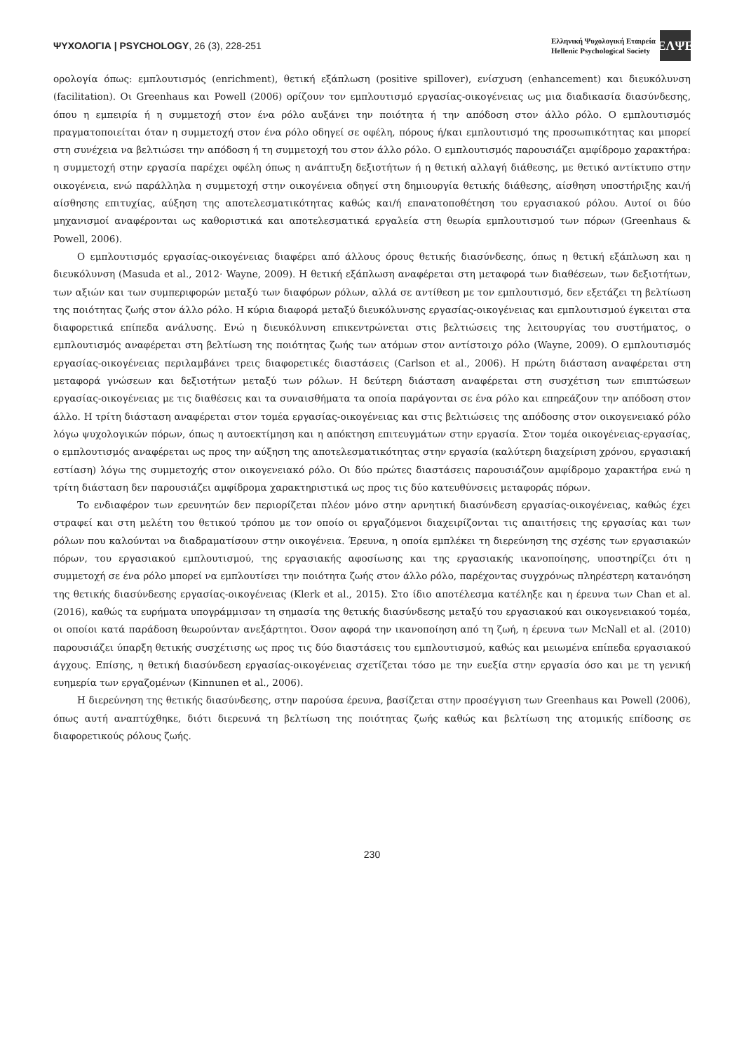ΨΥΧΟΛΟΓΙΑ | PSYCHOLOGY, 26 (3), 228-251
Ελληνική Ψυχολογική Εταιρεία
Hellenic Psychological Society
ΕΛΨΕ
ορολογία όπως: εμπλουτισμός (enrichment), θετική εξάπλωση (positive spillover), ενίσχυση (enhancement) και διευκόλυνση (facilitation). Οι Greenhaus και Powell (2006) ορίζουν τον εμπλουτισμό εργασίας-οικογένειας ως μια διαδικασία διασύνδεσης, όπου η εμπειρία ή η συμμετοχή στον ένα ρόλο αυξάνει την ποιότητα ή την απόδοση στον άλλο ρόλο. Ο εμπλουτισμός πραγματοποιείται όταν η συμμετοχή στον ένα ρόλο οδηγεί σε οφέλη, πόρους ή/και εμπλουτισμό της προσωπικότητας και μπορεί στη συνέχεια να βελτιώσει την απόδοση ή τη συμμετοχή του στον άλλο ρόλο. Ο εμπλουτισμός παρουσιάζει αμφίδρομο χαρακτήρα: η συμμετοχή στην εργασία παρέχει οφέλη όπως η ανάπτυξη δεξιοτήτων ή η θετική αλλαγή διάθεσης, με θετικό αντίκτυπο στην οικογένεια, ενώ παράλληλα η συμμετοχή στην οικογένεια οδηγεί στη δημιουργία θετικής διάθεσης, αίσθηση υποστήριξης και/ή αίσθησης επιτυχίας, αύξηση της αποτελεσματικότητας καθώς και/ή επανατοποθέτηση του εργασιακού ρόλου. Αυτοί οι δύο μηχανισμοί αναφέρονται ως καθοριστικά και αποτελεσματικά εργαλεία στη θεωρία εμπλουτισμού των πόρων (Greenhaus & Powell, 2006).
Ο εμπλουτισμός εργασίας-οικογένειας διαφέρει από άλλους όρους θετικής διασύνδεσης, όπως η θετική εξάπλωση και η διευκόλυνση (Masuda et al., 2012· Wayne, 2009). Η θετική εξάπλωση αναφέρεται στη μεταφορά των διαθέσεων, των δεξιοτήτων, των αξιών και των συμπεριφορών μεταξύ των διαφόρων ρόλων, αλλά σε αντίθεση με τον εμπλουτισμό, δεν εξετάζει τη βελτίωση της ποιότητας ζωής στον άλλο ρόλο. Η κύρια διαφορά μεταξύ διευκόλυνσης εργασίας-οικογένειας και εμπλουτισμού έγκειται στα διαφορετικά επίπεδα ανάλυσης. Ενώ η διευκόλυνση επικεντρώνεται στις βελτιώσεις της λειτουργίας του συστήματος, ο εμπλουτισμός αναφέρεται στη βελτίωση της ποιότητας ζωής των ατόμων στον αντίστοιχο ρόλο (Wayne, 2009). Ο εμπλουτισμός εργασίας-οικογένειας περιλαμβάνει τρεις διαφορετικές διαστάσεις (Carlson et al., 2006). Η πρώτη διάσταση αναφέρεται στη μεταφορά γνώσεων και δεξιοτήτων μεταξύ των ρόλων. Η δεύτερη διάσταση αναφέρεται στη συσχέτιση των επιπτώσεων εργασίας-οικογένειας με τις διαθέσεις και τα συναισθήματα τα οποία παράγονται σε ένα ρόλο και επηρεάζουν την απόδοση στον άλλο. Η τρίτη διάσταση αναφέρεται στον τομέα εργασίας-οικογένειας και στις βελτιώσεις της απόδοσης στον οικογενειακό ρόλο λόγω ψυχολογικών πόρων, όπως η αυτοεκτίμηση και η απόκτηση επιτευγμάτων στην εργασία. Στον τομέα οικογένειας-εργασίας, ο εμπλουτισμός αναφέρεται ως προς την αύξηση της αποτελεσματικότητας στην εργασία (καλύτερη διαχείριση χρόνου, εργασιακή εστίαση) λόγω της συμμετοχής στον οικογενειακό ρόλο. Οι δύο πρώτες διαστάσεις παρουσιάζουν αμφίδρομο χαρακτήρα ενώ η τρίτη διάσταση δεν παρουσιάζει αμφίδρομα χαρακτηριστικά ως προς τις δύο κατευθύνσεις μεταφοράς πόρων.
Το ενδιαφέρον των ερευνητών δεν περιορίζεται πλέον μόνο στην αρνητική διασύνδεση εργασίας-οικογένειας, καθώς έχει στραφεί και στη μελέτη του θετικού τρόπου με τον οποίο οι εργαζόμενοι διαχειρίζονται τις απαιτήσεις της εργασίας και των ρόλων που καλούνται να διαδραματίσουν στην οικογένεια. Έρευνα, η οποία εμπλέκει τη διερεύνηση της σχέσης των εργασιακών πόρων, του εργασιακού εμπλουτισμού, της εργασιακής αφοσίωσης και της εργασιακής ικανοποίησης, υποστηρίζει ότι η συμμετοχή σε ένα ρόλο μπορεί να εμπλουτίσει την ποιότητα ζωής στον άλλο ρόλο, παρέχοντας συγχρόνως πληρέστερη κατανόηση της θετικής διασύνδεσης εργασίας-οικογένειας (Klerk et al., 2015). Στο ίδιο αποτέλεσμα κατέληξε και η έρευνα των Chan et al. (2016), καθώς τα ευρήματα υπογράμμισαν τη σημασία της θετικής διασύνδεσης μεταξύ του εργασιακού και οικογενειακού τομέα, οι οποίοι κατά παράδοση θεωρούνταν ανεξάρτητοι. Όσον αφορά την ικανοποίηση από τη ζωή, η έρευνα των McNall et al. (2010) παρουσιάζει ύπαρξη θετικής συσχέτισης ως προς τις δύο διαστάσεις του εμπλουτισμού, καθώς και μειωμένα επίπεδα εργασιακού άγχους. Επίσης, η θετική διασύνδεση εργασίας-οικογένειας σχετίζεται τόσο με την ευεξία στην εργασία όσο και με τη γενική ευημερία των εργαζομένων (Kinnunen et al., 2006).
Η διερεύνηση της θετικής διασύνδεσης, στην παρούσα έρευνα, βασίζεται στην προσέγγιση των Greenhaus και Powell (2006), όπως αυτή αναπτύχθηκε, διότι διερευνά τη βελτίωση της ποιότητας ζωής καθώς και βελτίωση της ατομικής επίδοσης σε διαφορετικούς ρόλους ζωής.
230